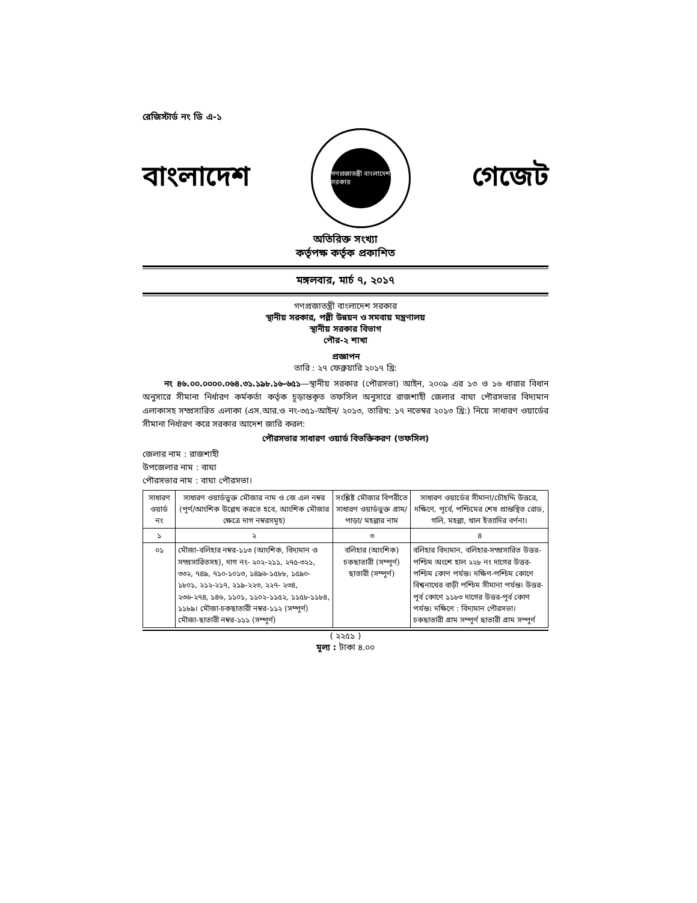রেজিস্টার্ড নং ডি এ-১
বাংলাদেশ
গণপ্রজাতন্ত্রী বাংলাদেশ সরকার
গেজেট
অতিরিক্ত সংখ্যা
কর্তৃপক্ষ কর্তৃক প্রকাশিত
মঙ্গলবার, মার্চ ৭, ২০১৭
গণপ্রজাতন্ত্রী বাংলাদেশ সরকার
স্থানীয় সরকার, পল্লী উন্নয়ন ও সমবায় মন্ত্রণালয়
স্থানীয় সরকার বিভাগ
পৌর-২ শাখা
প্রজ্ঞাপন
তারি : ২৭ ফেব্রুয়ারি ২০১৭ খ্রি:
নং ৪৬.০০.০০০০.০৬৪.৩১.১৯৮.১৬-৬৫১—স্থানীয় সরকার (পৌরসভা) আইন, ২০০৯ এর ১৩ ও ১৬ ধারার বিধান অনুসারে সীমানা নির্ধারণ কর্মকর্তা কর্তৃক চূড়ান্তকৃত তফসিল অনুসারে রাজশাহী জেলার বাঘা পৌরসভার বিদ্যমান এলাকাসহ সম্প্রসারিত এলাকা (এস.আর.ও নং-৩৫১-আইন/ ২০১৩, তারিখ: ১৭ নভেম্বর ২০১৩ খ্রি:) নিয়ে সাধারণ ওয়ার্ডের সীমানা নির্ধারণ করে সরকার আদেশ জারি করল:
পৌরসভার সাধারণ ওয়ার্ড বিভক্তিকরণ (তফসিল)
জেলার নাম : রাজশাহী
উপজেলার নাম : বাঘা
পৌরসভার নাম : বাঘা পৌরসভা।
| সাধারণ ওয়ার্ড নং | সাধারণ ওয়ার্ডভুক্ত মৌজার নাম ও জে এল নম্বর (পূর্ণ/আংশিক উল্লেখ করতে হবে, আংশিক মৌজার ক্ষেত্রে দাগ নম্বরসমূহ) | সংশ্লিষ্ট মৌজার বিপরীতে সাধারণ ওয়ার্ডভুক্ত গ্রাম/ পাড়া/ মহল্লার নাম | সাধারণ ওয়ার্ডের সীমানা/চৌহদ্দি উত্তরে, দক্ষিণে, পূর্বে, পশ্চিমের শেষ প্রান্তস্থিত রোড, গলি, মহল্লা, খাল ইত্যাদির বর্ণনা। |
| --- | --- | --- | --- |
| ১ | ২ | ৩ | ৪ |
| ০১ | মৌজা-বলিহার নম্বর-১১৩ (আংশিক, বিদ্যমান ও সম্প্রসারিতসহ), দাগ নং- ২০২-২১১, ২৭৫-৩২১, ৩৩২, ৭৪৯, ৭১০-১০১৩, ১৪৯৬-১৫৮৮, ১৫৯০- ১৮০১, ২১২-২১৭, ২১৯-২২৩, ২২৭- ২৩৪, ২৩৬-২৭৪, ১৪৬, ১১০১, ১১০২-১১৫২, ১১৫৮-১১৮৪, ১১৮৯। মৌজা-চকছাতারী নম্বর-১১২ (সম্পূর্ণ) মৌজা-ছাতারী নম্বর-১১১ (সম্পূর্ণ) | বলিহার (আংশিক) চকছাতারী (সম্পূর্ণ) ছাতারী (সম্পূর্ণ) | বলিহার বিদ্যমান, বলিহার-সম্প্রসারিত উত্তর-পশ্চিম অংশে হাল ২২৮ নং দাগের উত্তর-পশ্চিম কোণ পর্যন্ত। দক্ষিণ-পশ্চিম কোণে বিশ্বনাথের বাড়ী পশ্চিম সীমানা পর্যন্ত। উত্তর-পূর্ব কোণে ১১৮৩ দাগের উত্তর-পূর্ব কোণ পর্যন্ত। দক্ষিণে : বিদ্যমান পৌরসভা। চকছাতারী গ্রাম সম্পূর্ণ ছাতারী গ্রাম সম্পূর্ণ |
( ২২৫১ )
মূল্য : টাকা ৪.০০